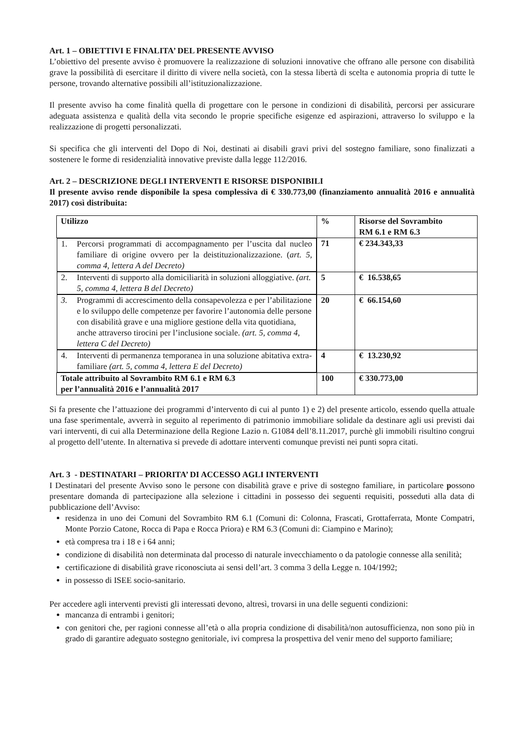Art. 1 – OBIETTIVI E FINALITA’ DEL PRESENTE AVVISO
L’obiettivo del presente avviso è promuovere la realizzazione di soluzioni innovative che offrano alle persone con disabilità grave la possibilità di esercitare il diritto di vivere nella società, con la stessa libertà di scelta e autonomia propria di tutte le persone, trovando alternative possibili all’istituzionalizzazione.
Il presente avviso ha come finalità quella di progettare con le persone in condizioni di disabilità, percorsi per assicurare adeguata assistenza e qualità della vita secondo le proprie specifiche esigenze ed aspirazioni, attraverso lo sviluppo e la realizzazione di progetti personalizzati.
Si specifica che gli interventi del Dopo di Noi, destinati ai disabili gravi privi del sostegno familiare, sono finalizzati a sostenere le forme di residenzialità innovative previste dalla legge 112/2016.
Art. 2 – DESCRIZIONE DEGLI INTERVENTI E RISORSE DISPONIBILI
Il presente avviso rende disponibile la spesa complessiva di € 330.773,00 (finanziamento annualità 2016 e annualità 2017) così distribuita:
| Utilizzo | % | Risorse del Sovrambito RM 6.1 e RM 6.3 |
| --- | --- | --- |
| 1. Percorsi programmati di accompagnamento per l’uscita dal nucleo familiare di origine ovvero per la deistituzionalizzazione. ( art. 5, comma 4, lettera A del Decreto) | 71 | € 234.343,33 |
| 2. Interventi di supporto alla domiciliarità in soluzioni alloggiative. (art. 5, comma 4, lettera B del Decreto) | 5 | € 16.538,65 |
| 3. Programmi di accrescimento della consapevolezza e per l’abilitazione e lo sviluppo delle competenze per favorire l’autonomia delle persone con disabilità grave e una migliore gestione della vita quotidiana, anche attraverso tirocini per l’inclusione sociale. (art. 5, comma 4, lettera C del Decreto) | 20 | € 66.154,60 |
| 4. Interventi di permanenza temporanea in una soluzione abitativa extra-familiare (art. 5, comma 4, lettera E del Decreto) | 4 | € 13.230,92 |
| Totale attribuito al Sovrambito RM 6.1 e RM 6.3 per l’annualità 2016 e l’annualità 2017 | 100 | € 330.773,00 |
Si fa presente che l’attuazione dei programmi d’intervento di cui al punto 1) e 2) del presente articolo, essendo quella attuale una fase sperimentale, avverrà in seguito al reperimento di patrimonio immobiliare solidale da destinare agli usi previsti dai vari interventi, di cui alla Determinazione della Regione Lazio n. G1084 dell’8.11.2017, purchè gli immobili risultino congrui al progetto dell’utente. In alternativa si prevede di adottare interventi comunque previsti nei punti sopra citati.
Art. 3 - DESTINATARI – PRIORITA’ DI ACCESSO AGLI INTERVENTI
I Destinatari del presente Avviso sono le persone con disabilità grave e prive di sostegno familiare, in particolare possono presentare domanda di partecipazione alla selezione i cittadini in possesso dei seguenti requisiti, posseduti alla data di pubblicazione dell’Avviso:
residenza in uno dei Comuni del Sovrambito RM 6.1 (Comuni di: Colonna, Frascati, Grottaferrata, Monte Compatri, Monte Porzio Catone, Rocca di Papa e Rocca Priora) e RM 6.3 (Comuni di: Ciampino e Marino);
età compresa tra i 18 e i 64 anni;
condizione di disabilità non determinata dal processo di naturale invecchiamento o da patologie connesse alla senilità;
certificazione di disabilità grave riconosciuta ai sensi dell’art. 3 comma 3 della Legge n. 104/1992;
in possesso di ISEE socio-sanitario.
Per accedere agli interventi previsti gli interessati devono, altresì, trovarsi in una delle seguenti condizioni:
mancanza di entrambi i genitori;
con genitori che, per ragioni connesse all’età o alla propria condizione di disabilità/non autosufficienza, non sono più in grado di garantire adeguato sostegno genitoriale, ivi compresa la prospettiva del venir meno del supporto familiare;